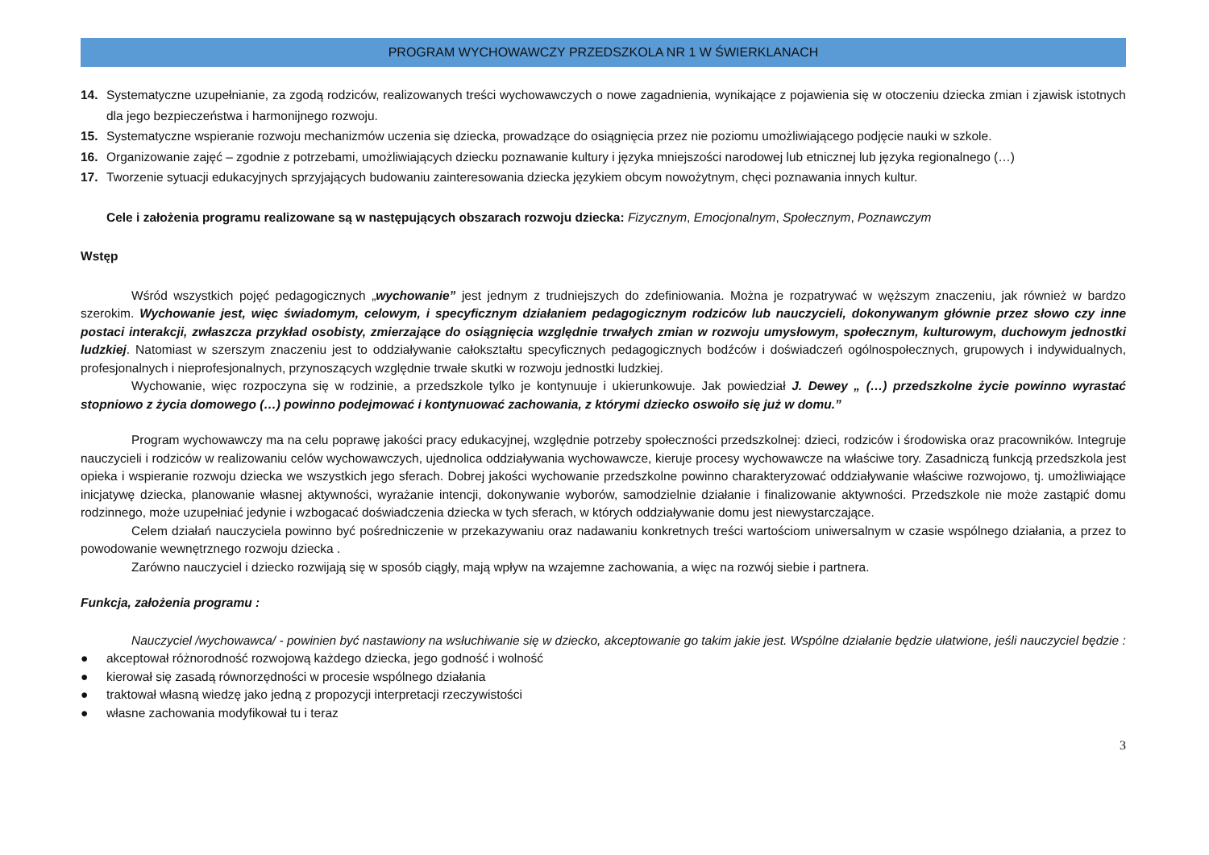PROGRAM WYCHOWAWCZY PRZEDSZKOLA NR 1 W ŚWIERKLANACH
14. Systematyczne uzupełnianie, za zgodą rodziców, realizowanych treści wychowawczych o nowe zagadnienia, wynikające z pojawienia się w otoczeniu dziecka zmian i zjawisk istotnych dla jego bezpieczeństwa i harmonijnego rozwoju.
15. Systematyczne wspieranie rozwoju mechanizmów uczenia się dziecka, prowadzące do osiągnięcia przez nie poziomu umożliwiającego podjęcie nauki w szkole.
16. Organizowanie zajęć – zgodnie z potrzebami, umożliwiających dziecku poznawanie kultury i języka mniejszości narodowej lub etnicznej lub języka regionalnego (…)
17. Tworzenie sytuacji edukacyjnych sprzyjających budowaniu zainteresowania dziecka językiem obcym nowożytnym, chęci poznawania innych kultur.
Cele i założenia programu realizowane są w następujących obszarach rozwoju dziecka: Fizycznym, Emocjonalnym, Społecznym, Poznawczym
Wstęp
Wśród wszystkich pojęć pedagogicznych „wychowanie” jest jednym z trudniejszych do zdefiniowania. Można je rozpatrywać w węższym znaczeniu, jak również w bardzo szerokim. Wychowanie jest, więc świadomym, celowym, i specyficznym działaniem pedagogicznym rodziców lub nauczycieli, dokonywanym głównie przez słowo czy inne postaci interakcji, zwłaszcza przykład osobisty, zmierzające do osiągnięcia względnie trwałych zmian w rozwoju umysłowym, społecznym, kulturowym, duchowym jednostki ludzkiej. Natomiast w szerszym znaczeniu jest to oddziaływanie całokształtu specyficznych pedagogicznych bodźców i doświadczeń ogólnospołecznych, grupowych i indywidualnych, profesjonalnych i nieprofesjonalnych, przynoszących względnie trwałe skutki w rozwoju jednostki ludzkiej.
Wychowanie, więc rozpoczyna się w rodzinie, a przedszkole tylko je kontynuuje i ukierunkowuje. Jak powiedział J. Dewey „ (…) przedszkolne życie powinno wyrastać stopniowo z życia domowego (…) powinno podejmować i kontynuować zachowania, z którymi dziecko oswoiło się już w domu.”
Program wychowawczy ma na celu poprawę jakości pracy edukacyjnej, względnie potrzeby społeczności przedszkolnej: dzieci, rodziców i środowiska oraz pracowników. Integruje nauczycieli i rodziców w realizowaniu celów wychowawczych, ujednolica oddziaływania wychowawcze, kieruje procesy wychowawcze na właściwe tory. Zasadniczą funkcją przedszkola jest opieka i wspieranie rozwoju dziecka we wszystkich jego sferach. Dobrej jakości wychowanie przedszkolne powinno charakteryzować oddziaływanie właściwe rozwojowo, tj. umożliwiające inicjatywę dziecka, planowanie własnej aktywności, wyrażanie intencji, dokonywanie wyborów, samodzielnie działanie i finalizowanie aktywności. Przedszkole nie może zastąpić domu rodzinnego, może uzupełniać jedynie i wzbogacać doświadczenia dziecka w tych sferach, w których oddziaływanie domu jest niewystarczające.
Celem działań nauczyciela powinno być pośredniczenie w przekazywaniu oraz nadawaniu konkretnych treści wartościom uniwersalnym w czasie wspólnego działania, a przez to powodowanie wewnętrznego rozwoju dziecka .
Zarówno nauczyciel i dziecko rozwijają się w sposób ciągły, mają wpływ na wzajemne zachowania, a więc na rozwój siebie i partnera.
Funkcja, założenia programu :
Nauczyciel /wychowawca/ - powinien być nastawiony na wsłuchiwanie się w dziecko, akceptowanie go takim jakie jest. Wspólne działanie będzie ułatwione, jeśli nauczyciel będzie :
● akceptował różnorodność rozwojową każdego dziecka, jego godność i wolność
● kierował się zasadą równorzędności w procesie wspólnego działania
● traktował własną wiedzę jako jedną z propozycji interpretacji rzeczywistości
● własne zachowania modyfikował tu i teraz
3